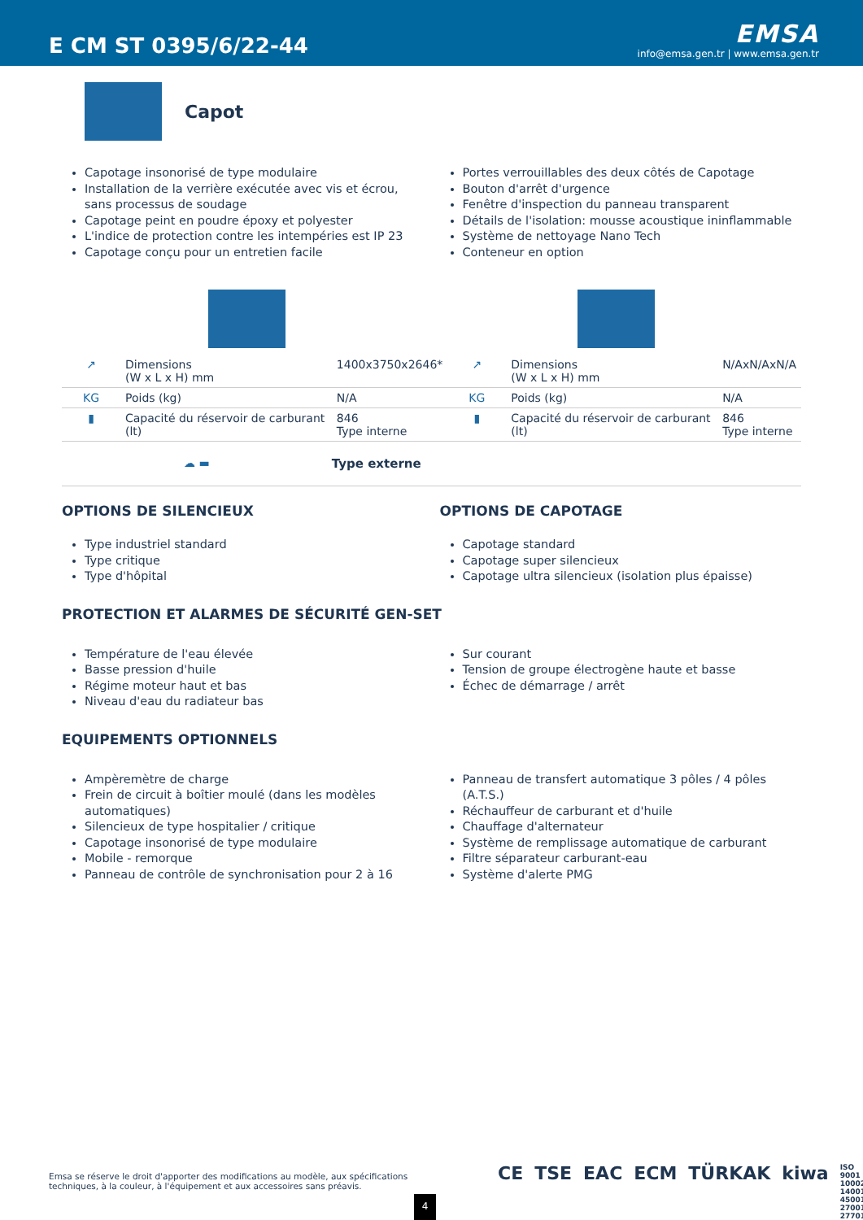E CM ST 0395/6/22-44
EMSA
info@emsa.gen.tr | www.emsa.gen.tr
Capot
Capotage insonorisé de type modulaire
Installation de la verrière exécutée avec vis et écrou, sans processus de soudage
Capotage peint en poudre époxy et polyester
L'indice de protection contre les intempéries est IP 23
Capotage conçu pour un entretien facile
Portes verrouillables des deux côtés de Capotage
Bouton d'arrêt d'urgence
Fenêtre d'inspection du panneau transparent
Détails de l'isolation: mousse acoustique ininflammable
Système de nettoyage Nano Tech
Conteneur en option
| ↗ | Dimensions (W x L x H) mm | 1400x3750x2646* | ↗ | Dimensions (W x L x H) mm | N/AxN/AxN/A |
| KG | Poids (kg) | N/A | KG | Poids (kg) | N/A |
| ▮ | Capacité du réservoir de carburant (lt) | 846 Type interne | ▮ | Capacité du réservoir de carburant (lt) | 846 Type interne |
| ☁ ▬ | | Type externe | | | |
OPTIONS DE SILENCIEUX
Type industriel standard
Type critique
Type d'hôpital
OPTIONS DE CAPOTAGE
Capotage standard
Capotage super silencieux
Capotage ultra silencieux (isolation plus épaisse)
PROTECTION ET ALARMES DE SÉCURITÉ GEN-SET
Température de l'eau élevée
Basse pression d'huile
Régime moteur haut et bas
Niveau d'eau du radiateur bas
Sur courant
Tension de groupe électrogène haute et basse
Échec de démarrage / arrêt
EQUIPEMENTS OPTIONNELS
Ampèremètre de charge
Frein de circuit à boîtier moulé (dans les modèles automatiques)
Silencieux de type hospitalier / critique
Capotage insonorisé de type modulaire
Mobile - remorque
Panneau de contrôle de synchronisation pour 2 à 16
Panneau de transfert automatique 3 pôles / 4 pôles (A.T.S.)
Réchauffeur de carburant et d'huile
Chauffage d'alternateur
Système de remplissage automatique de carburant
Filtre séparateur carburant-eau
Système d'alerte PMG
Emsa se réserve le droit d'apporter des modifications au modèle, aux spécifications techniques, à la couleur, à l'équipement et aux accessoires sans préavis.
CE TSE EAC ECM TÜRKAK kiwa ISO 9001 10002 14001 45001 27001 27701
4